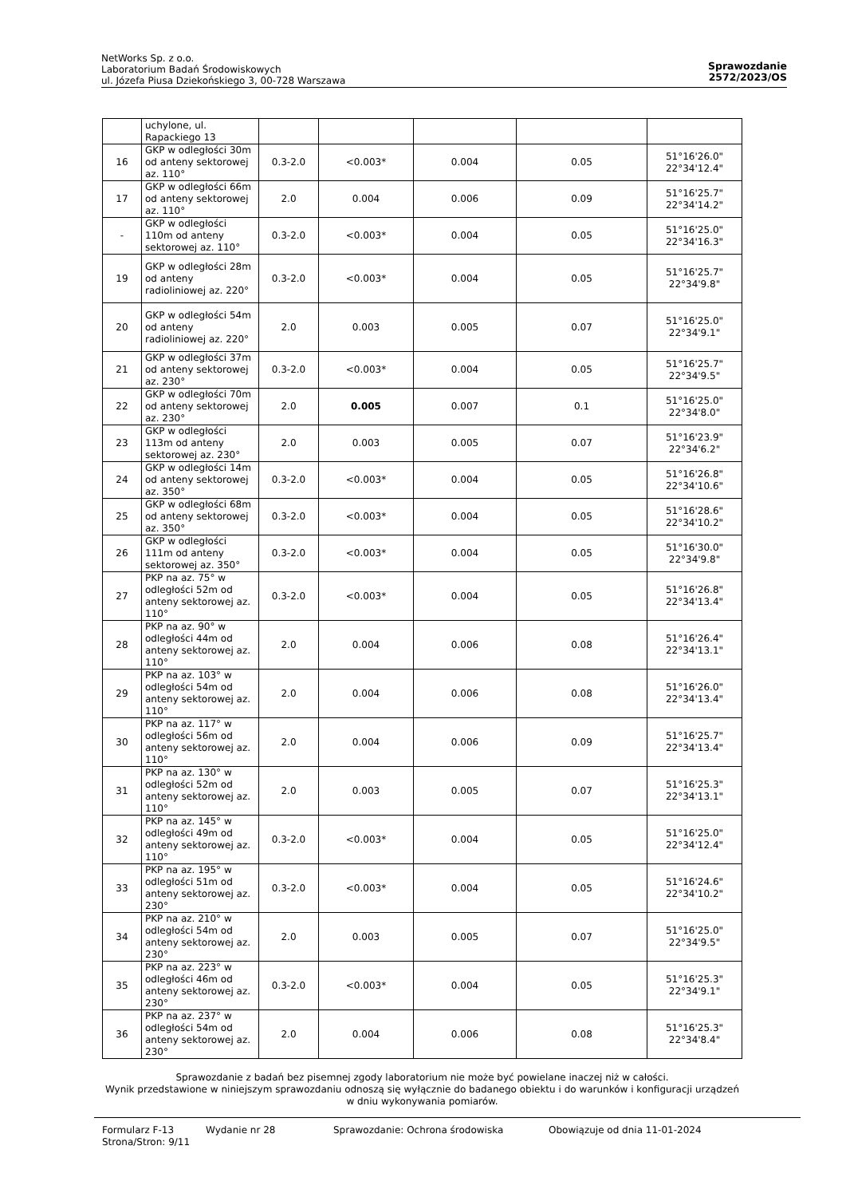NetWorks Sp. z o.o.
Laboratorium Badań Środowiskowych
ul. Józefa Piusa Dziekońskiego 3, 00-728 Warszawa
Sprawozdanie
2572/2023/OS
| | uchylone, ul. Rapackiego 13 | | | | | |
| 16 | GKP w odległości 30m od anteny sektorowej az. 110° | 0.3-2.0 | <0.003* | 0.004 | 0.05 | 51°16'26.0" 22°34'12.4" |
| 17 | GKP w odległości 66m od anteny sektorowej az. 110° | 2.0 | 0.004 | 0.006 | 0.09 | 51°16'25.7" 22°34'14.2" |
| - | GKP w odległości 110m od anteny sektorowej az. 110° | 0.3-2.0 | <0.003* | 0.004 | 0.05 | 51°16'25.0" 22°34'16.3" |
| 19 | GKP w odległości 28m od anteny radioliniowej az. 220° | 0.3-2.0 | <0.003* | 0.004 | 0.05 | 51°16'25.7" 22°34'9.8" |
| 20 | GKP w odległości 54m od anteny radioliniowej az. 220° | 2.0 | 0.003 | 0.005 | 0.07 | 51°16'25.0" 22°34'9.1" |
| 21 | GKP w odległości 37m od anteny sektorowej az. 230° | 0.3-2.0 | <0.003* | 0.004 | 0.05 | 51°16'25.7" 22°34'9.5" |
| 22 | GKP w odległości 70m od anteny sektorowej az. 230° | 2.0 | 0.005 | 0.007 | 0.1 | 51°16'25.0" 22°34'8.0" |
| 23 | GKP w odległości 113m od anteny sektorowej az. 230° | 2.0 | 0.003 | 0.005 | 0.07 | 51°16'23.9" 22°34'6.2" |
| 24 | GKP w odległości 14m od anteny sektorowej az. 350° | 0.3-2.0 | <0.003* | 0.004 | 0.05 | 51°16'26.8" 22°34'10.6" |
| 25 | GKP w odległości 68m od anteny sektorowej az. 350° | 0.3-2.0 | <0.003* | 0.004 | 0.05 | 51°16'28.6" 22°34'10.2" |
| 26 | GKP w odległości 111m od anteny sektorowej az. 350° | 0.3-2.0 | <0.003* | 0.004 | 0.05 | 51°16'30.0" 22°34'9.8" |
| 27 | PKP na az. 75° w odległości 52m od anteny sektorowej az. 110° | 0.3-2.0 | <0.003* | 0.004 | 0.05 | 51°16'26.8" 22°34'13.4" |
| 28 | PKP na az. 90° w odległości 44m od anteny sektorowej az. 110° | 2.0 | 0.004 | 0.006 | 0.08 | 51°16'26.4" 22°34'13.1" |
| 29 | PKP na az. 103° w odległości 54m od anteny sektorowej az. 110° | 2.0 | 0.004 | 0.006 | 0.08 | 51°16'26.0" 22°34'13.4" |
| 30 | PKP na az. 117° w odległości 56m od anteny sektorowej az. 110° | 2.0 | 0.004 | 0.006 | 0.09 | 51°16'25.7" 22°34'13.4" |
| 31 | PKP na az. 130° w odległości 52m od anteny sektorowej az. 110° | 2.0 | 0.003 | 0.005 | 0.07 | 51°16'25.3" 22°34'13.1" |
| 32 | PKP na az. 145° w odległości 49m od anteny sektorowej az. 110° | 0.3-2.0 | <0.003* | 0.004 | 0.05 | 51°16'25.0" 22°34'12.4" |
| 33 | PKP na az. 195° w odległości 51m od anteny sektorowej az. 230° | 0.3-2.0 | <0.003* | 0.004 | 0.05 | 51°16'24.6" 22°34'10.2" |
| 34 | PKP na az. 210° w odległości 54m od anteny sektorowej az. 230° | 2.0 | 0.003 | 0.005 | 0.07 | 51°16'25.0" 22°34'9.5" |
| 35 | PKP na az. 223° w odległości 46m od anteny sektorowej az. 230° | 0.3-2.0 | <0.003* | 0.004 | 0.05 | 51°16'25.3" 22°34'9.1" |
| 36 | PKP na az. 237° w odległości 54m od anteny sektorowej az. 230° | 2.0 | 0.004 | 0.006 | 0.08 | 51°16'25.3" 22°34'8.4" |
Sprawozdanie z badań bez pisemnej zgody laboratorium nie może być powielane inaczej niż w całości.
Wynik przedstawione w niniejszym sprawozdaniu odnoszą się wyłącznie do badanego obiektu i do warunków i konfiguracji urządzeń w dniu wykonywania pomiarów.
Formularz F-13 Wydanie nr 28 Sprawozdanie: Ochrona środowiska Obowiązuje od dnia 11-01-2024
Strona/Stron: 9/11